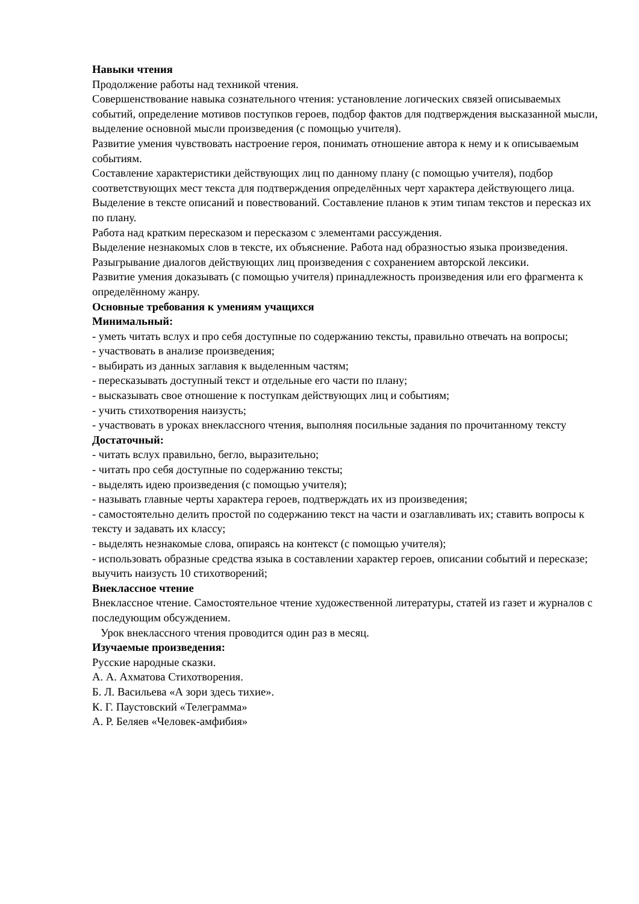Навыки чтения
Продолжение работы над техникой чтения.
Совершенствование навыка сознательного чтения: установление логических связей описываемых событий, определение мотивов поступков героев, подбор фактов для подтверждения высказанной мысли, выделение основной мысли произведения (с помощью учителя).
Развитие умения чувствовать настроение героя, понимать отношение автора к нему и к описываемым событиям.
Составление характеристики действующих лиц по данному плану (с помощью учителя), подбор соответствующих мест текста для подтверждения определённых черт характера действующего лица.
Выделение в тексте описаний и повествований. Составление планов к этим типам текстов и пересказ их по плану.
Работа над кратким пересказом и пересказом с элементами рассуждения.
Выделение незнакомых слов в тексте, их объяснение. Работа над образностью языка произведения.
Разыгрывание диалогов действующих лиц произведения с сохранением авторской лексики.
Развитие умения доказывать (с помощью учителя) принадлежность произведения или его фрагмента к определённому жанру.
Основные требования к умениям учащихся
Минимальный:
- уметь читать вслух и про себя доступные по содержанию тексты, правильно отвечать на вопросы;
- участвовать в анализе произведения;
- выбирать из данных заглавия к выделенным частям;
- пересказывать доступный текст и отдельные его части по плану;
- высказывать свое отношение к поступкам действующих лиц и событиям;
- учить стихотворения наизусть;
- участвовать в уроках внеклассного чтения, выполняя посильные задания по прочитанному тексту
Достаточный:
- читать вслух правильно, бегло, выразительно;
- читать про себя доступные по содержанию тексты;
- выделять идею произведения (с помощью учителя);
- называть главные черты характера героев, подтверждать их из произведения;
- самостоятельно делить простой по содержанию текст на части и озаглавливать их; ставить вопросы к тексту и задавать их классу;
- выделять незнакомые слова, опираясь на контекст (с помощью учителя);
- использовать образные средства языка в составлении характер героев, описании событий и пересказе;
выучить наизусть 10 стихотворений;
Внеклассное чтение
Внеклассное чтение. Самостоятельное чтение художественной литературы, статей из газет и журналов с последующим обсуждением.
Урок внеклассного чтения проводится один раз в месяц.
Изучаемые произведения:
Русские народные сказки.
А. А. Ахматова Стихотворения.
Б. Л. Васильева «А зори здесь тихие».
К. Г. Паустовский «Телеграмма»
А. Р. Беляев «Человек-амфибия»